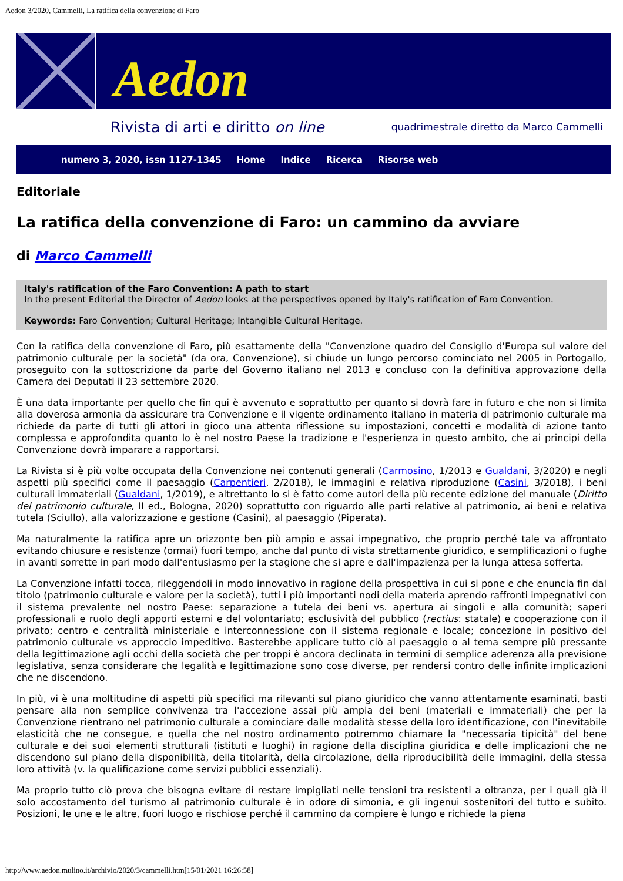Aedon 3/2020, Cammelli, La ratifica della convenzione di Faro
Aedon
Rivista di arti e diritto on line quadrimestrale diretto da Marco Cammelli
numero 3, 2020, issn 1127-1345 Home Indice Ricerca Risorse web
Editoriale
La ratifica della convenzione di Faro: un cammino da avviare
di Marco Cammelli
Italy's ratification of the Faro Convention: A path to start
In the present Editorial the Director of Aedon looks at the perspectives opened by Italy's ratification of Faro Convention.
Keywords: Faro Convention; Cultural Heritage; Intangible Cultural Heritage.
Con la ratifica della convenzione di Faro, più esattamente della "Convenzione quadro del Consiglio d'Europa sul valore del patrimonio culturale per la società" (da ora, Convenzione), si chiude un lungo percorso cominciato nel 2005 in Portogallo, proseguito con la sottoscrizione da parte del Governo italiano nel 2013 e concluso con la definitiva approvazione della Camera dei Deputati il 23 settembre 2020.
È una data importante per quello che fin qui è avvenuto e soprattutto per quanto si dovrà fare in futuro e che non si limita alla doverosa armonia da assicurare tra Convenzione e il vigente ordinamento italiano in materia di patrimonio culturale ma richiede da parte di tutti gli attori in gioco una attenta riflessione su impostazioni, concetti e modalità di azione tanto complessa e approfondita quanto lo è nel nostro Paese la tradizione e l'esperienza in questo ambito, che ai principi della Convenzione dovrà imparare a rapportarsi.
La Rivista si è più volte occupata della Convenzione nei contenuti generali (Carmosino, 1/2013 e Gualdani, 3/2020) e negli aspetti più specifici come il paesaggio (Carpentieri, 2/2018), le immagini e relativa riproduzione (Casini, 3/2018), i beni culturali immateriali (Gualdani, 1/2019), e altrettanto lo si è fatto come autori della più recente edizione del manuale (Diritto del patrimonio culturale, II ed., Bologna, 2020) soprattutto con riguardo alle parti relative al patrimonio, ai beni e relativa tutela (Sciullo), alla valorizzazione e gestione (Casini), al paesaggio (Piperata).
Ma naturalmente la ratifica apre un orizzonte ben più ampio e assai impegnativo, che proprio perché tale va affrontato evitando chiusure e resistenze (ormai) fuori tempo, anche dal punto di vista strettamente giuridico, e semplificazioni o fughe in avanti sorrette in pari modo dall'entusiasmo per la stagione che si apre e dall'impazienza per la lunga attesa sofferta.
La Convenzione infatti tocca, rileggendoli in modo innovativo in ragione della prospettiva in cui si pone e che enuncia fin dal titolo (patrimonio culturale e valore per la società), tutti i più importanti nodi della materia aprendo raffronti impegnativi con il sistema prevalente nel nostro Paese: separazione a tutela dei beni vs. apertura ai singoli e alla comunità; saperi professionali e ruolo degli apporti esterni e del volontariato; esclusività del pubblico (rectius: statale) e cooperazione con il privato; centro e centralità ministeriale e interconnessione con il sistema regionale e locale; concezione in positivo del patrimonio culturale vs approccio impeditivo. Basterebbe applicare tutto ciò al paesaggio o al tema sempre più pressante della legittimazione agli occhi della società che per troppi è ancora declinata in termini di semplice aderenza alla previsione legislativa, senza considerare che legalità e legittimazione sono cose diverse, per rendersi contro delle infinite implicazioni che ne discendono.
In più, vi è una moltitudine di aspetti più specifici ma rilevanti sul piano giuridico che vanno attentamente esaminati, basti pensare alla non semplice convivenza tra l'accezione assai più ampia dei beni (materiali e immateriali) che per la Convenzione rientrano nel patrimonio culturale a cominciare dalle modalità stesse della loro identificazione, con l'inevitabile elasticità che ne consegue, e quella che nel nostro ordinamento potremmo chiamare la "necessaria tipicità" del bene culturale e dei suoi elementi strutturali (istituti e luoghi) in ragione della disciplina giuridica e delle implicazioni che ne discendono sul piano della disponibilità, della titolarità, della circolazione, della riproducibilità delle immagini, della stessa loro attività (v. la qualificazione come servizi pubblici essenziali).
Ma proprio tutto ciò prova che bisogna evitare di restare impigliati nelle tensioni tra resistenti a oltranza, per i quali già il solo accostamento del turismo al patrimonio culturale è in odore di simonia, e gli ingenui sostenitori del tutto e subito. Posizioni, le une e le altre, fuori luogo e rischiose perché il cammino da compiere è lungo e richiede la piena
http://www.aedon.mulino.it/archivio/2020/3/cammelli.htm[15/01/2021 16:26:58]